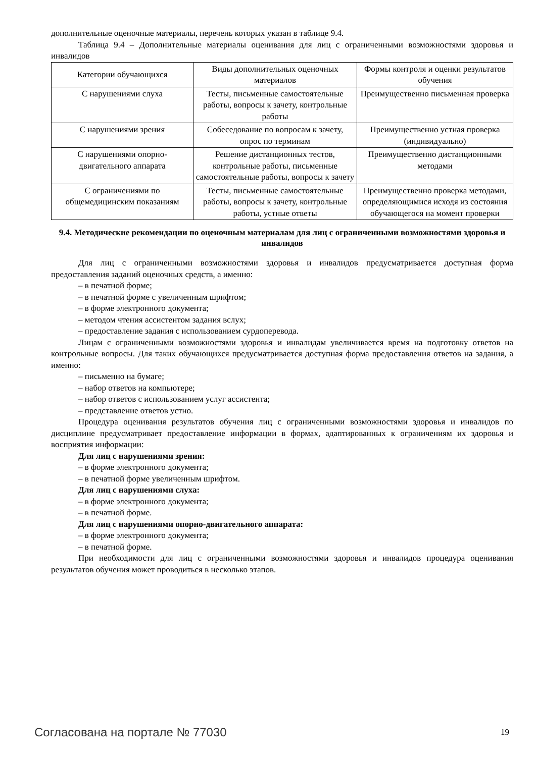дополнительные оценочные материалы, перечень которых указан в таблице 9.4.
Таблица 9.4 – Дополнительные материалы оценивания для лиц с ограниченными возможностями здоровья и инвалидов
| Категории обучающихся | Виды дополнительных оценочных материалов | Формы контроля и оценки результатов обучения |
| С нарушениями слуха | Тесты, письменные самостоятельные работы, вопросы к зачету, контрольные работы | Преимущественно письменная проверка |
| С нарушениями зрения | Собеседование по вопросам к зачету, опрос по терминам | Преимущественно устная проверка (индивидуально) |
| С нарушениями опорно-двигательного аппарата | Решение дистанционных тестов, контрольные работы, письменные самостоятельные работы, вопросы к зачету | Преимущественно дистанционными методами |
| С ограничениями по общемедицинским показаниям | Тесты, письменные самостоятельные работы, вопросы к зачету, контрольные работы, устные ответы | Преимущественно проверка методами, определяющимися исходя из состояния обучающегося на момент проверки |
9.4. Методические рекомендации по оценочным материалам для лиц с ограниченными возможностями здоровья и инвалидов
Для лиц с ограниченными возможностями здоровья и инвалидов предусматривается доступная форма предоставления заданий оценочных средств, а именно:
– в печатной форме;
– в печатной форме с увеличенным шрифтом;
– в форме электронного документа;
– методом чтения ассистентом задания вслух;
– предоставление задания с использованием сурдоперевода.
Лицам с ограниченными возможностями здоровья и инвалидам увеличивается время на подготовку ответов на контрольные вопросы. Для таких обучающихся предусматривается доступная форма предоставления ответов на задания, а именно:
– письменно на бумаге;
– набор ответов на компьютере;
– набор ответов с использованием услуг ассистента;
– представление ответов устно.
Процедура оценивания результатов обучения лиц с ограниченными возможностями здоровья и инвалидов по дисциплине предусматривает предоставление информации в формах, адаптированных к ограничениям их здоровья и восприятия информации:
Для лиц с нарушениями зрения:
– в форме электронного документа;
– в печатной форме увеличенным шрифтом.
Для лиц с нарушениями слуха:
– в форме электронного документа;
– в печатной форме.
Для лиц с нарушениями опорно-двигательного аппарата:
– в форме электронного документа;
– в печатной форме.
При необходимости для лиц с ограниченными возможностями здоровья и инвалидов процедура оценивания результатов обучения может проводиться в несколько этапов.
Согласована на портале № 77030 19